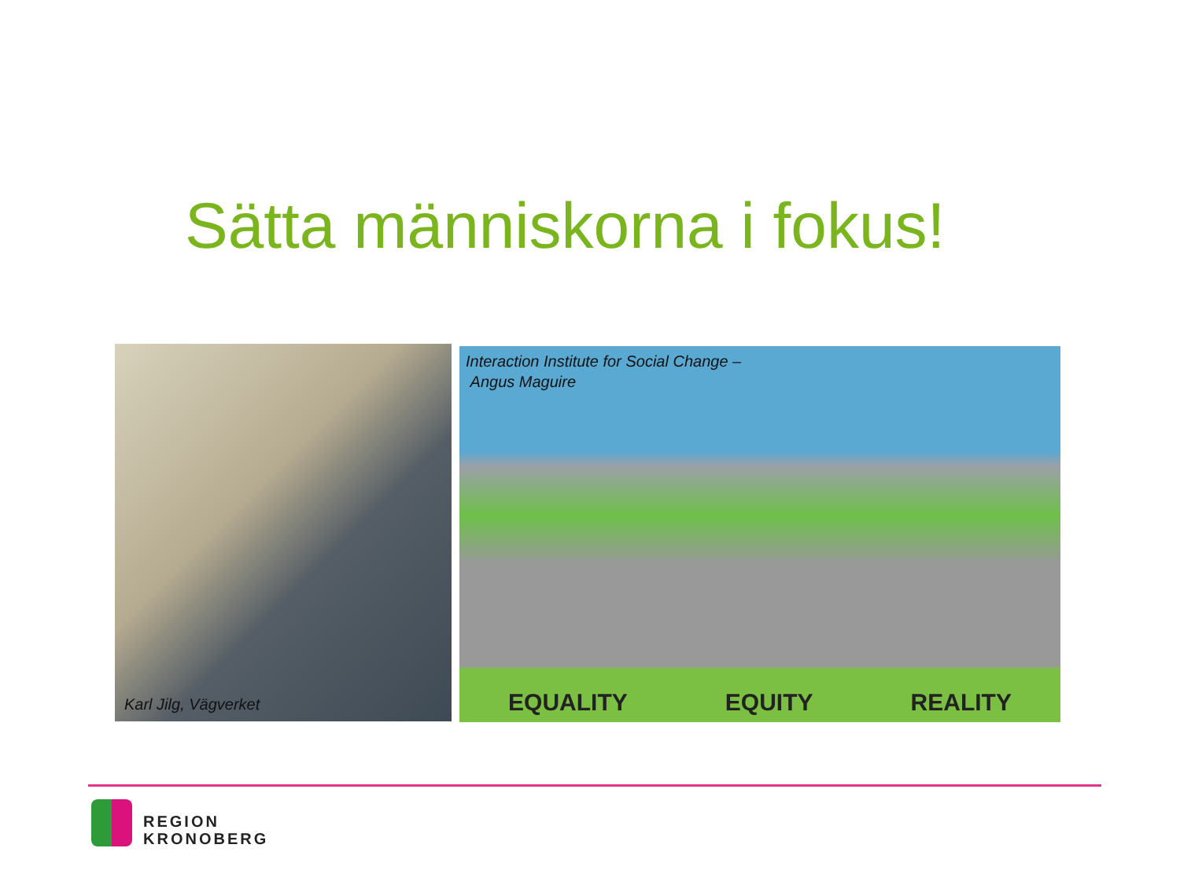Sätta människorna i fokus!
Karl Jilg, Vägverket
Interaction Institute for Social Change –
Angus Maguire
EQUALITY EQUITY REALITY
REGION
KRONOBERG